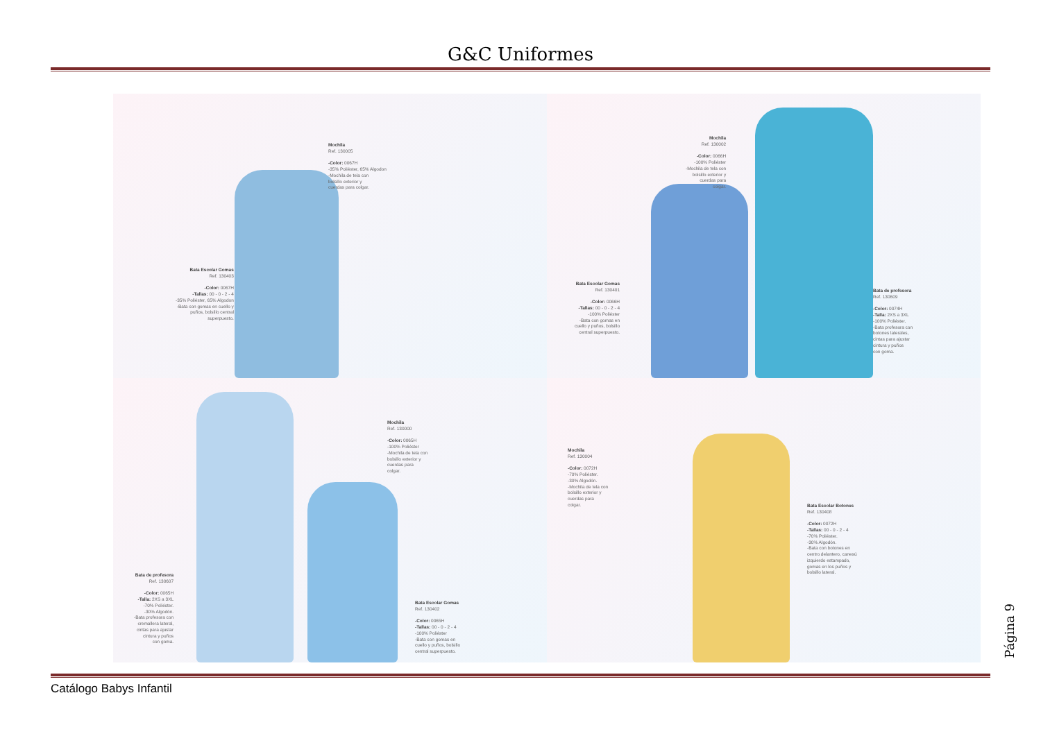G&C Uniformes
Mochila
Ref. 130005
-Color: 0067H
-35% Poliéster, 65% Algodon
-Mochila de tela con
bolsillo exterior y
cuerdas para colgar.
Bata Escolar Gomas
Ref. 130403
-Color: 0067H
-Tallas: 00 - 0 - 2 - 4
-35% Poliéster, 65% Algodon
-Bata con gomas en cuello y
puños, bolsillo central
superpuesto.
Mochila
Ref. 130002
-Color: 0066H
-100% Poliéster
-Mochila de tela con
bolsillo exterior y
cuerdas para
colgar.
Bata Escolar Gomas
Ref. 130401
-Color: 0066H
-Tallas: 00 - 0 - 2 - 4
-100% Poliéster
-Bata con gomas en
cuello y puños, bolsillo
central superpuesto.
Bata de profesora
Ref. 130609
-Color: 0074H
-Talla: 2XS a 3XL
-100% Poliéster.
-Bata profesora con
botones laterales,
cintas para ajustar
cintura y puños
con goma.
Mochila
Ref. 130000
-Color: 0065H
-100% Poliéster
-Mochila de tela con
bolsillo exterior y
cuerdas para
colgar.
Bata de profesora
Ref. 130607
-Color: 0065H
-Talla: 2XS a 3XL
-70% Poliéster.
-30% Algodón.
-Bata profesora con
cremallera lateral,
cintas para ajustar
cintura y puños
con goma.
Bata Escolar Gomas
Ref. 130402
-Color: 0065H
-Tallas: 00 - 0 - 2 - 4
-100% Poliéster
-Bata con gomas en
cuello y puños, bolsillo
central superpuesto.
Mochila
Ref. 130004
-Color: 0072H
-70% Poliéster.
-30% Algodón.
-Mochila de tela con
bolsillo exterior y
cuerdas para
colgar.
Bata Escolar Botones
Ref. 130408
-Color: 0072H
-Tallas: 00 - 0 - 2 - 4
-70% Poliéster.
-30% Algodón.
-Bata con botones en
centro delantero, canesú
izquierdo estampado,
gomas en los puños y
bolsillo lateral.
Catálogo Babys Infantil
Página 9